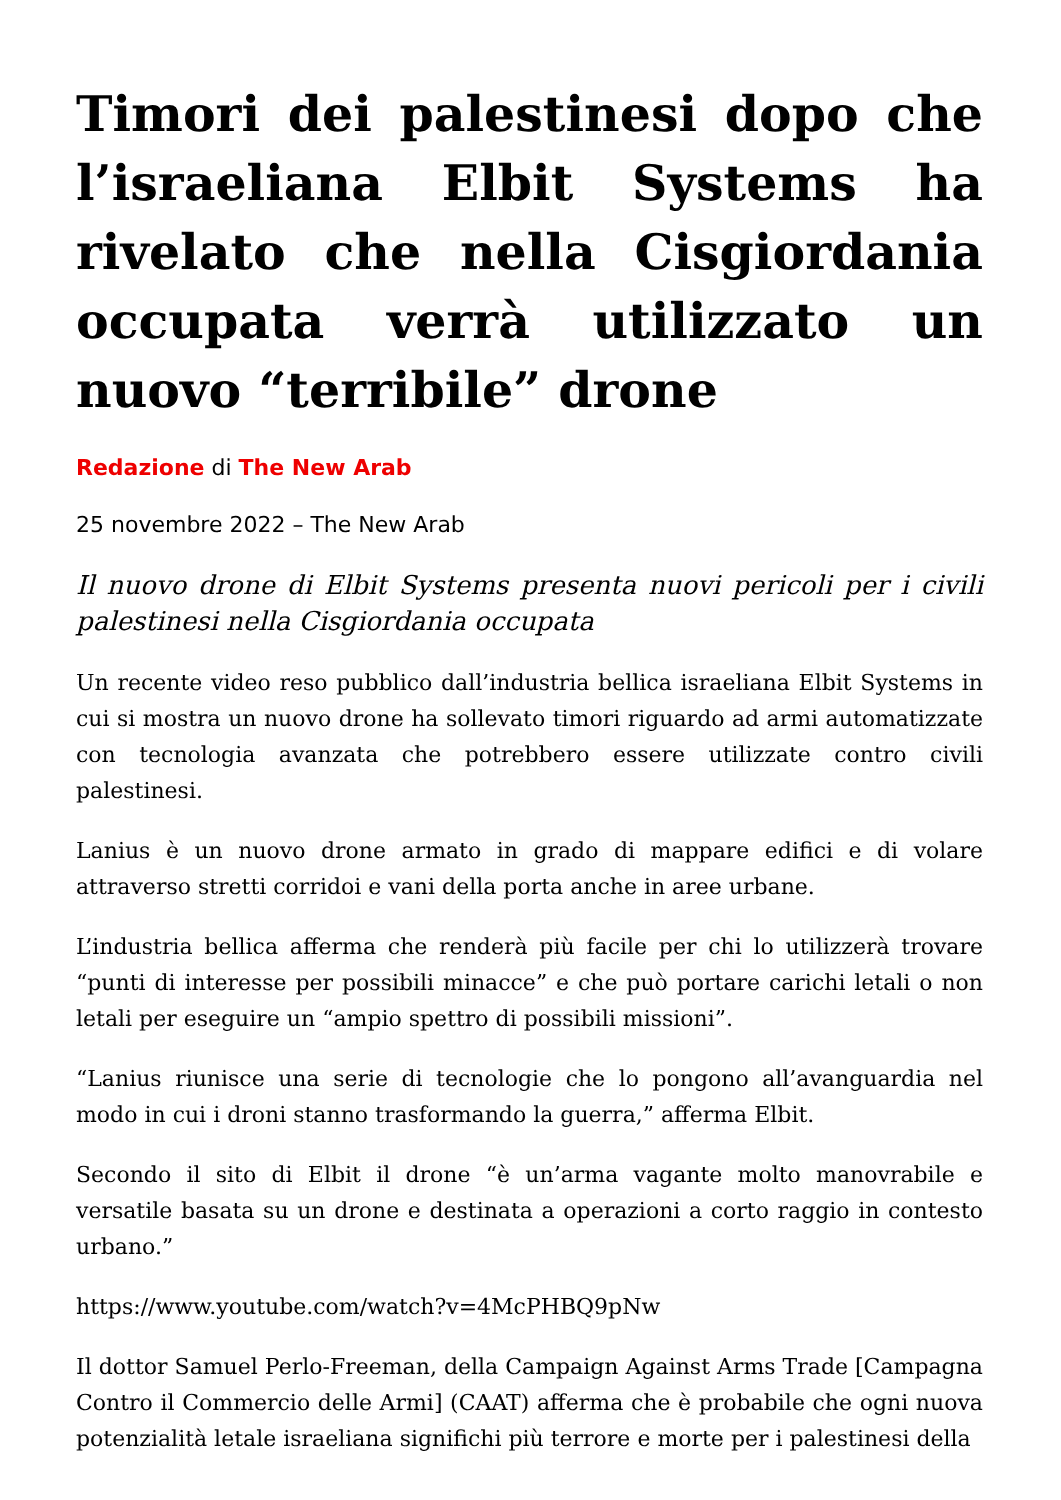Timori dei palestinesi dopo che l’israeliana Elbit Systems ha rivelato che nella Cisgiordania occupata verrà utilizzato un nuovo “terribile” drone
Redazione di The New Arab
25 novembre 2022 – The New Arab
Il nuovo drone di Elbit Systems presenta nuovi pericoli per i civili palestinesi nella Cisgiordania occupata
Un recente video reso pubblico dall’industria bellica israeliana Elbit Systems in cui si mostra un nuovo drone ha sollevato timori riguardo ad armi automatizzate con tecnologia avanzata che potrebbero essere utilizzate contro civili palestinesi.
Lanius è un nuovo drone armato in grado di mappare edifici e di volare attraverso stretti corridoi e vani della porta anche in aree urbane.
L’industria bellica afferma che renderà più facile per chi lo utilizzerà trovare “punti di interesse per possibili minacce” e che può portare carichi letali o non letali per eseguire un “ampio spettro di possibili missioni”.
“Lanius riunisce una serie di tecnologie che lo pongono all’avanguardia nel modo in cui i droni stanno trasformando la guerra,” afferma Elbit.
Secondo il sito di Elbit il drone “è un’arma vagante molto manovrabile e versatile basata su un drone e destinata a operazioni a corto raggio in contesto urbano.”
https://www.youtube.com/watch?v=4McPHBQ9pNw
Il dottor Samuel Perlo-Freeman, della Campaign Against Arms Trade [Campagna Contro il Commercio delle Armi] (CAAT) afferma che è probabile che ogni nuova potenzialità letale israeliana significhi più terrore e morte per i palestinesi della